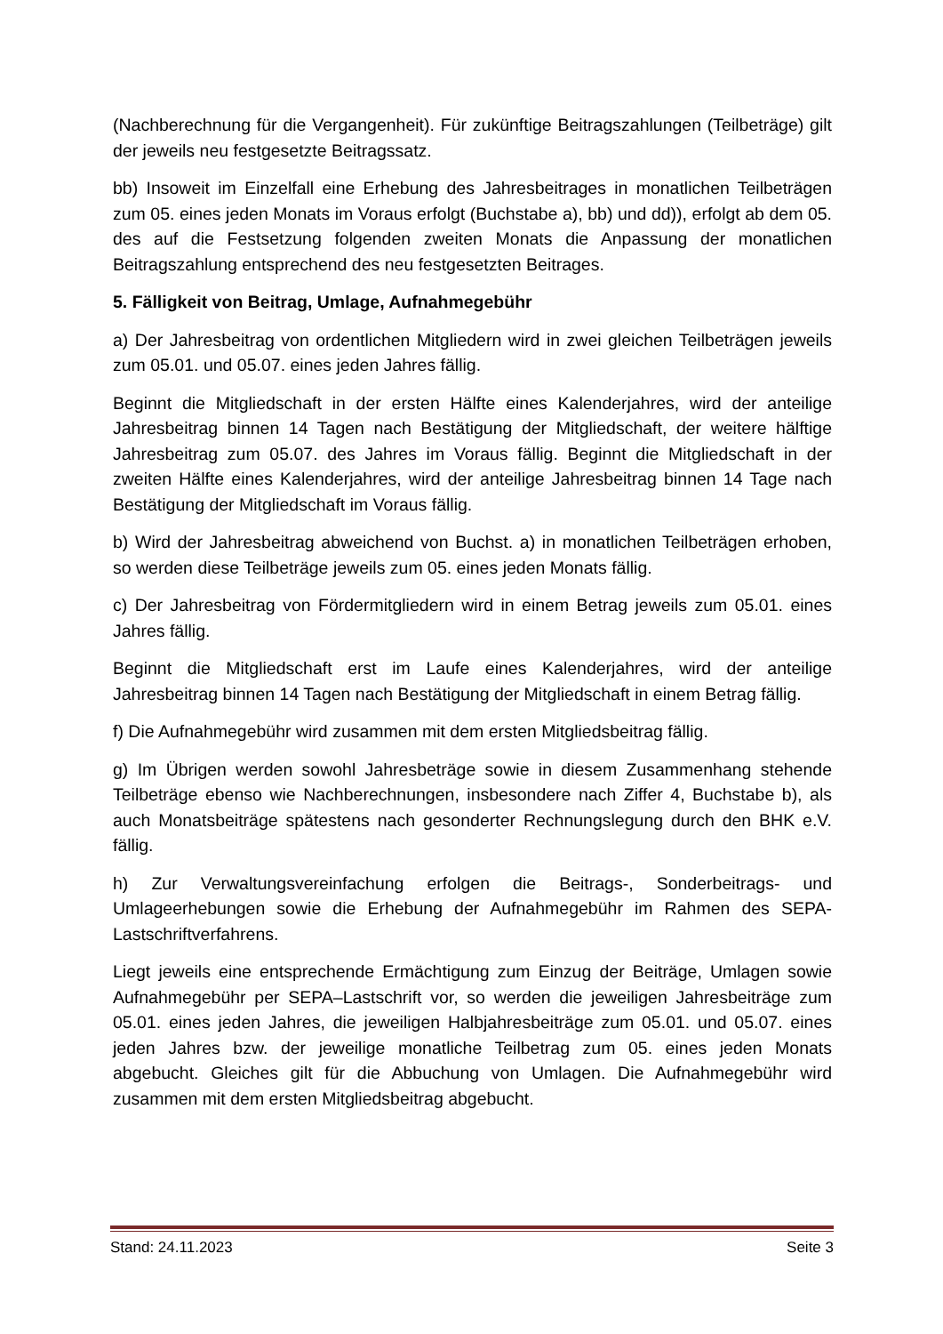(Nachberechnung für die Vergangenheit). Für zukünftige Beitragszahlungen (Teilbeträge) gilt der jeweils neu festgesetzte Beitragssatz.
bb) Insoweit im Einzelfall eine Erhebung des Jahresbeitrages in monatlichen Teilbeträgen zum 05. eines jeden Monats im Voraus erfolgt (Buchstabe a), bb) und dd)), erfolgt ab dem 05. des auf die Festsetzung folgenden zweiten Monats die Anpassung der monatlichen Beitragszahlung entsprechend des neu festgesetzten Beitrages.
5. Fälligkeit von Beitrag, Umlage, Aufnahmegebühr
a) Der Jahresbeitrag von ordentlichen Mitgliedern wird in zwei gleichen Teilbeträgen jeweils zum 05.01. und 05.07. eines jeden Jahres fällig.
Beginnt die Mitgliedschaft in der ersten Hälfte eines Kalenderjahres, wird der anteilige Jahresbeitrag binnen 14 Tagen nach Bestätigung der Mitgliedschaft, der weitere hälftige Jahresbeitrag zum 05.07. des Jahres im Voraus fällig. Beginnt die Mitgliedschaft in der zweiten Hälfte eines Kalenderjahres, wird der anteilige Jahresbeitrag binnen 14 Tage nach Bestätigung der Mitgliedschaft im Voraus fällig.
b) Wird der Jahresbeitrag abweichend von Buchst. a) in monatlichen Teilbeträgen erhoben, so werden diese Teilbeträge jeweils zum 05. eines jeden Monats fällig.
c) Der Jahresbeitrag von Fördermitgliedern wird in einem Betrag jeweils zum 05.01. eines Jahres fällig.
Beginnt die Mitgliedschaft erst im Laufe eines Kalenderjahres, wird der anteilige Jahresbeitrag binnen 14 Tagen nach Bestätigung der Mitgliedschaft in einem Betrag fällig.
f) Die Aufnahmegebühr wird zusammen mit dem ersten Mitgliedsbeitrag fällig.
g) Im Übrigen werden sowohl Jahresbeträge sowie in diesem Zusammenhang stehende Teilbeträge ebenso wie Nachberechnungen, insbesondere nach Ziffer 4, Buchstabe b), als auch Monatsbeiträge spätestens nach gesonderter Rechnungslegung durch den BHK e.V. fällig.
h) Zur Verwaltungsvereinfachung erfolgen die Beitrags-, Sonderbeitrags- und Umlageerhebungen sowie die Erhebung der Aufnahmegebühr im Rahmen des SEPA-Lastschriftverfahrens.
Liegt jeweils eine entsprechende Ermächtigung zum Einzug der Beiträge, Umlagen sowie Aufnahmegebühr per SEPA–Lastschrift vor, so werden die jeweiligen Jahresbeiträge zum 05.01. eines jeden Jahres, die jeweiligen Halbjahresbeiträge zum 05.01. und 05.07. eines jeden Jahres bzw. der jeweilige monatliche Teilbetrag zum 05. eines jeden Monats abgebucht. Gleiches gilt für die Abbuchung von Umlagen. Die Aufnahmegebühr wird zusammen mit dem ersten Mitgliedsbeitrag abgebucht.
Stand: 24.11.2023 Seite 3